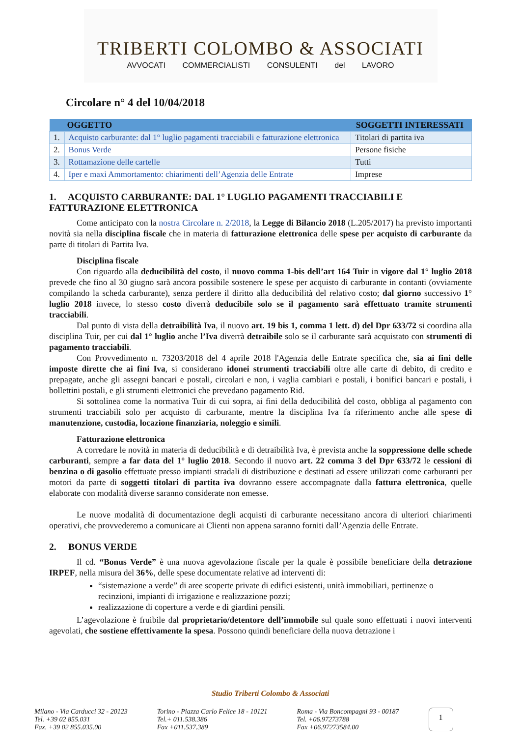TRIBERTI COLOMBO & ASSOCIATI
AVVOCATI COMMERCIALISTI CONSULENTI del LAVORO
Circolare n° 4 del 10/04/2018
| OGGETTO | | SOGGETTI INTERESSATI |
| --- | --- | --- |
| 1. | Acquisto carburante: dal 1° luglio pagamenti tracciabili e fatturazione elettronica | Titolari di partita iva |
| 2. | Bonus Verde | Persone fisiche |
| 3. | Rottamazione delle cartelle | Tutti |
| 4. | Iper e maxi Ammortamento: chiarimenti dell’Agenzia delle Entrate | Imprese |
1. ACQUISTO CARBURANTE: DAL 1° LUGLIO PAGAMENTI TRACCIABILI E FATTURAZIONE ELETTRONICA
Come anticipato con la nostra Circolare n. 2/2018, la Legge di Bilancio 2018 (L.205/2017) ha previsto importanti novità sia nella disciplina fiscale che in materia di fatturazione elettronica delle spese per acquisto di carburante da parte di titolari di Partita Iva.
Disciplina fiscale
Con riguardo alla deducibilità del costo, il nuovo comma 1-bis dell’art 164 Tuir in vigore dal 1° luglio 2018 prevede che fino al 30 giugno sarà ancora possibile sostenere le spese per acquisto di carburante in contanti (ovviamente compilando la scheda carburante), senza perdere il diritto alla deducibilità del relativo costo; dal giorno successivo 1° luglio 2018 invece, lo stesso costo diverrà deducibile solo se il pagamento sarà effettuato tramite strumenti tracciabili.
Dal punto di vista della detraibilità Iva, il nuovo art. 19 bis 1, comma 1 lett. d) del Dpr 633/72 si coordina alla disciplina Tuir, per cui dal 1° luglio anche l’Iva diverrà detraibile solo se il carburante sarà acquistato con strumenti di pagamento tracciabili.
Con Provvedimento n. 73203/2018 del 4 aprile 2018 l'Agenzia delle Entrate specifica che, sia ai fini delle imposte dirette che ai fini Iva, si considerano idonei strumenti tracciabili oltre alle carte di debito, di credito e prepagate, anche gli assegni bancari e postali, circolari e non, i vaglia cambiari e postali, i bonifici bancari e postali, i bollettini postali, e gli strumenti elettronici che prevedano pagamento Rid.
Si sottolinea come la normativa Tuir di cui sopra, ai fini della deducibilità del costo, obbliga al pagamento con strumenti tracciabili solo per acquisto di carburante, mentre la disciplina Iva fa riferimento anche alle spese di manutenzione, custodia, locazione finanziaria, noleggio e simili.
Fatturazione elettronica
A corredare le novità in materia di deducibilità e di detraibilità Iva, è prevista anche la soppressione delle schede carburanti, sempre a far data del 1° luglio 2018. Secondo il nuovo art. 22 comma 3 del Dpr 633/72 le cessioni di benzina o di gasolio effettuate presso impianti stradali di distribuzione e destinati ad essere utilizzati come carburanti per motori da parte di soggetti titolari di partita iva dovranno essere accompagnate dalla fattura elettronica, quelle elaborate con modalità diverse saranno considerate non emesse.
Le nuove modalità di documentazione degli acquisti di carburante necessitano ancora di ulteriori chiarimenti operativi, che provvederemo a comunicare ai Clienti non appena saranno forniti dall’Agenzia delle Entrate.
2. BONUS VERDE
Il cd. “Bonus Verde” è una nuova agevolazione fiscale per la quale è possibile beneficiare della detrazione IRPEF, nella misura del 36%, delle spese documentate relative ad interventi di:
“sistemazione a verde” di aree scoperte private di edifici esistenti, unità immobiliari, pertinenze o recinzioni, impianti di irrigazione e realizzazione pozzi;
realizzazione di coperture a verde e di giardini pensili.
L’agevolazione è fruibile dal proprietario/detentore dell’immobile sul quale sono effettuati i nuovi interventi agevolati, che sostiene effettivamente la spesa. Possono quindi beneficiare della nuova detrazione i
Studio Triberti Colombo & Associati
Milano - Via Carducci 32 - 20123
Tel. +39 02 855.031
Fax. +39 02 855.035.00
Torino - Piazza Carlo Felice 18 - 10121
Tel.+ 011.538.386
Fax +011.537.389
Roma - Via Boncompagni 93 - 00187
Tel. +06.97273788
Fax +06.97273584.00
1